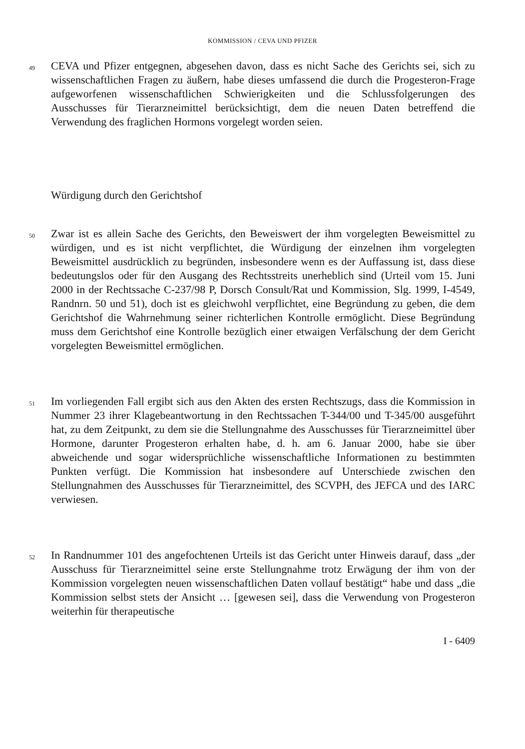KOMMISSION / CEVA UND PFIZER
49
CEVA und Pfizer entgegnen, abgesehen davon, dass es nicht Sache des Gerichts sei, sich zu wissenschaftlichen Fragen zu äußern, habe dieses umfassend die durch die Progesteron-Frage aufgeworfenen wissenschaftlichen Schwierigkeiten und die Schlussfolgerungen des Ausschusses für Tierarzneimittel berücksichtigt, dem die neuen Daten betreffend die Verwendung des fraglichen Hormons vorgelegt worden seien.
Würdigung durch den Gerichtshof
50
Zwar ist es allein Sache des Gerichts, den Beweiswert der ihm vorgelegten Beweismittel zu würdigen, und es ist nicht verpflichtet, die Würdigung der einzelnen ihm vorgelegten Beweismittel ausdrücklich zu begründen, insbesondere wenn es der Auffassung ist, dass diese bedeutungslos oder für den Ausgang des Rechtsstreits unerheblich sind (Urteil vom 15. Juni 2000 in der Rechtssache C-237/98 P, Dorsch Consult/Rat und Kommission, Slg. 1999, I-4549, Randnrn. 50 und 51), doch ist es gleichwohl verpflichtet, eine Begründung zu geben, die dem Gerichtshof die Wahrnehmung seiner richterlichen Kontrolle ermöglicht. Diese Begründung muss dem Gerichtshof eine Kontrolle bezüglich einer etwaigen Verfälschung der dem Gericht vorgelegten Beweismittel ermöglichen.
51
Im vorliegenden Fall ergibt sich aus den Akten des ersten Rechtszugs, dass die Kommission in Nummer 23 ihrer Klagebeantwortung in den Rechtssachen T-344/00 und T-345/00 ausgeführt hat, zu dem Zeitpunkt, zu dem sie die Stellungnahme des Ausschusses für Tierarzneimittel über Hormone, darunter Progesteron erhalten habe, d. h. am 6. Januar 2000, habe sie über abweichende und sogar widersprüchliche wissenschaftliche Informationen zu bestimmten Punkten verfügt. Die Kommission hat insbesondere auf Unterschiede zwischen den Stellungnahmen des Ausschusses für Tierarzneimittel, des SCVPH, des JEFCA und des IARC verwiesen.
52
In Randnummer 101 des angefochtenen Urteils ist das Gericht unter Hinweis darauf, dass „der Ausschuss für Tierarzneimittel seine erste Stellungnahme trotz Erwägung der ihm von der Kommission vorgelegten neuen wissenschaftlichen Daten vollauf bestätigt“ habe und dass „die Kommission selbst stets der Ansicht … [gewesen sei], dass die Verwendung von Progesteron weiterhin für therapeutische
I - 6409